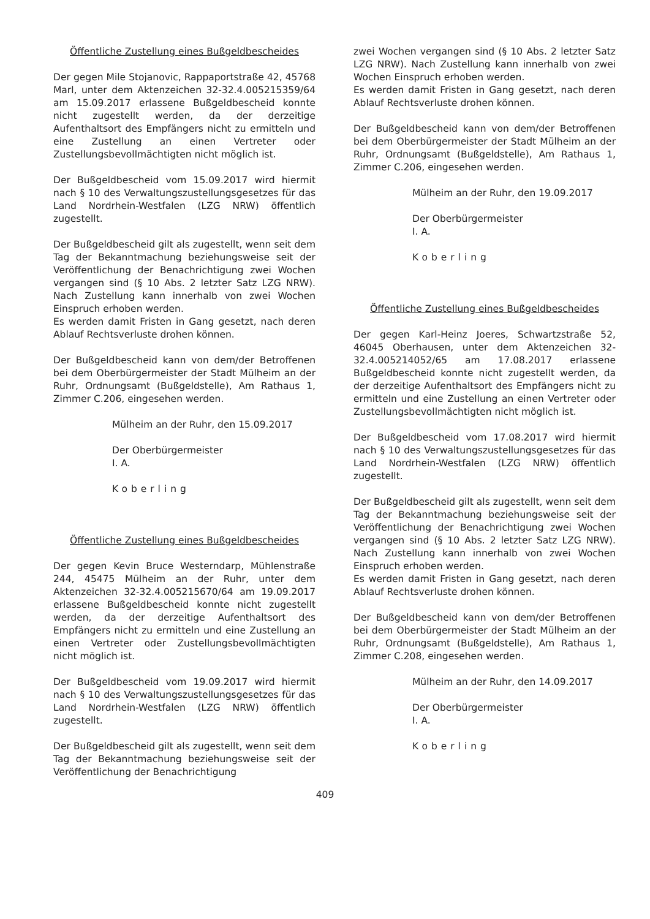Öffentliche Zustellung eines Bußgeldbescheides
Der gegen Mile Stojanovic, Rappaportstraße 42, 45768 Marl, unter dem Aktenzeichen 32-32.4.005215359/64 am 15.09.2017 erlassene Bußgeldbescheid konnte nicht zugestellt werden, da der derzeitige Aufenthaltsort des Empfängers nicht zu ermitteln und eine Zustellung an einen Vertreter oder Zustellungsbevollmächtigten nicht möglich ist.
Der Bußgeldbescheid vom 15.09.2017 wird hiermit nach § 10 des Verwaltungszustellungsgesetzes für das Land Nordrhein-Westfalen (LZG NRW) öffentlich zugestellt.
Der Bußgeldbescheid gilt als zugestellt, wenn seit dem Tag der Bekanntmachung beziehungsweise seit der Veröffentlichung der Benachrichtigung zwei Wochen vergangen sind (§ 10 Abs. 2 letzter Satz LZG NRW). Nach Zustellung kann innerhalb von zwei Wochen Einspruch erhoben werden.
Es werden damit Fristen in Gang gesetzt, nach deren Ablauf Rechtsverluste drohen können.
Der Bußgeldbescheid kann von dem/der Betroffenen bei dem Oberbürgermeister der Stadt Mülheim an der Ruhr, Ordnungsamt (Bußgeldstelle), Am Rathaus 1, Zimmer C.206, eingesehen werden.
Mülheim an der Ruhr, den 15.09.2017
Der Oberbürgermeister
I. A.
Koberling
Öffentliche Zustellung eines Bußgeldbescheides
Der gegen Kevin Bruce Westerndarp, Mühlenstraße 244, 45475 Mülheim an der Ruhr, unter dem Aktenzeichen 32-32.4.005215670/64 am 19.09.2017 erlassene Bußgeldbescheid konnte nicht zugestellt werden, da der derzeitige Aufenthaltsort des Empfängers nicht zu ermitteln und eine Zustellung an einen Vertreter oder Zustellungsbevollmächtigten nicht möglich ist.
Der Bußgeldbescheid vom 19.09.2017 wird hiermit nach § 10 des Verwaltungszustellungsgesetzes für das Land Nordrhein-Westfalen (LZG NRW) öffentlich zugestellt.
Der Bußgeldbescheid gilt als zugestellt, wenn seit dem Tag der Bekanntmachung beziehungsweise seit der Veröffentlichung der Benachrichtigung
zwei Wochen vergangen sind (§ 10 Abs. 2 letzter Satz LZG NRW). Nach Zustellung kann innerhalb von zwei Wochen Einspruch erhoben werden.
Es werden damit Fristen in Gang gesetzt, nach deren Ablauf Rechtsverluste drohen können.
Der Bußgeldbescheid kann von dem/der Betroffenen bei dem Oberbürgermeister der Stadt Mülheim an der Ruhr, Ordnungsamt (Bußgeldstelle), Am Rathaus 1, Zimmer C.206, eingesehen werden.
Mülheim an der Ruhr, den 19.09.2017
Der Oberbürgermeister
I. A.
Koberling
Öffentliche Zustellung eines Bußgeldbescheides
Der gegen Karl-Heinz Joeres, Schwartzstraße 52, 46045 Oberhausen, unter dem Aktenzeichen 32-32.4.005214052/65 am 17.08.2017 erlassene Bußgeldbescheid konnte nicht zugestellt werden, da der derzeitige Aufenthaltsort des Empfängers nicht zu ermitteln und eine Zustellung an einen Vertreter oder Zustellungsbevollmächtigten nicht möglich ist.
Der Bußgeldbescheid vom 17.08.2017 wird hiermit nach § 10 des Verwaltungszustellungsgesetzes für das Land Nordrhein-Westfalen (LZG NRW) öffentlich zugestellt.
Der Bußgeldbescheid gilt als zugestellt, wenn seit dem Tag der Bekanntmachung beziehungsweise seit der Veröffentlichung der Benachrichtigung zwei Wochen vergangen sind (§ 10 Abs. 2 letzter Satz LZG NRW). Nach Zustellung kann innerhalb von zwei Wochen Einspruch erhoben werden.
Es werden damit Fristen in Gang gesetzt, nach deren Ablauf Rechtsverluste drohen können.
Der Bußgeldbescheid kann von dem/der Betroffenen bei dem Oberbürgermeister der Stadt Mülheim an der Ruhr, Ordnungsamt (Bußgeldstelle), Am Rathaus 1, Zimmer C.208, eingesehen werden.
Mülheim an der Ruhr, den 14.09.2017
Der Oberbürgermeister
I. A.
Koberling
409